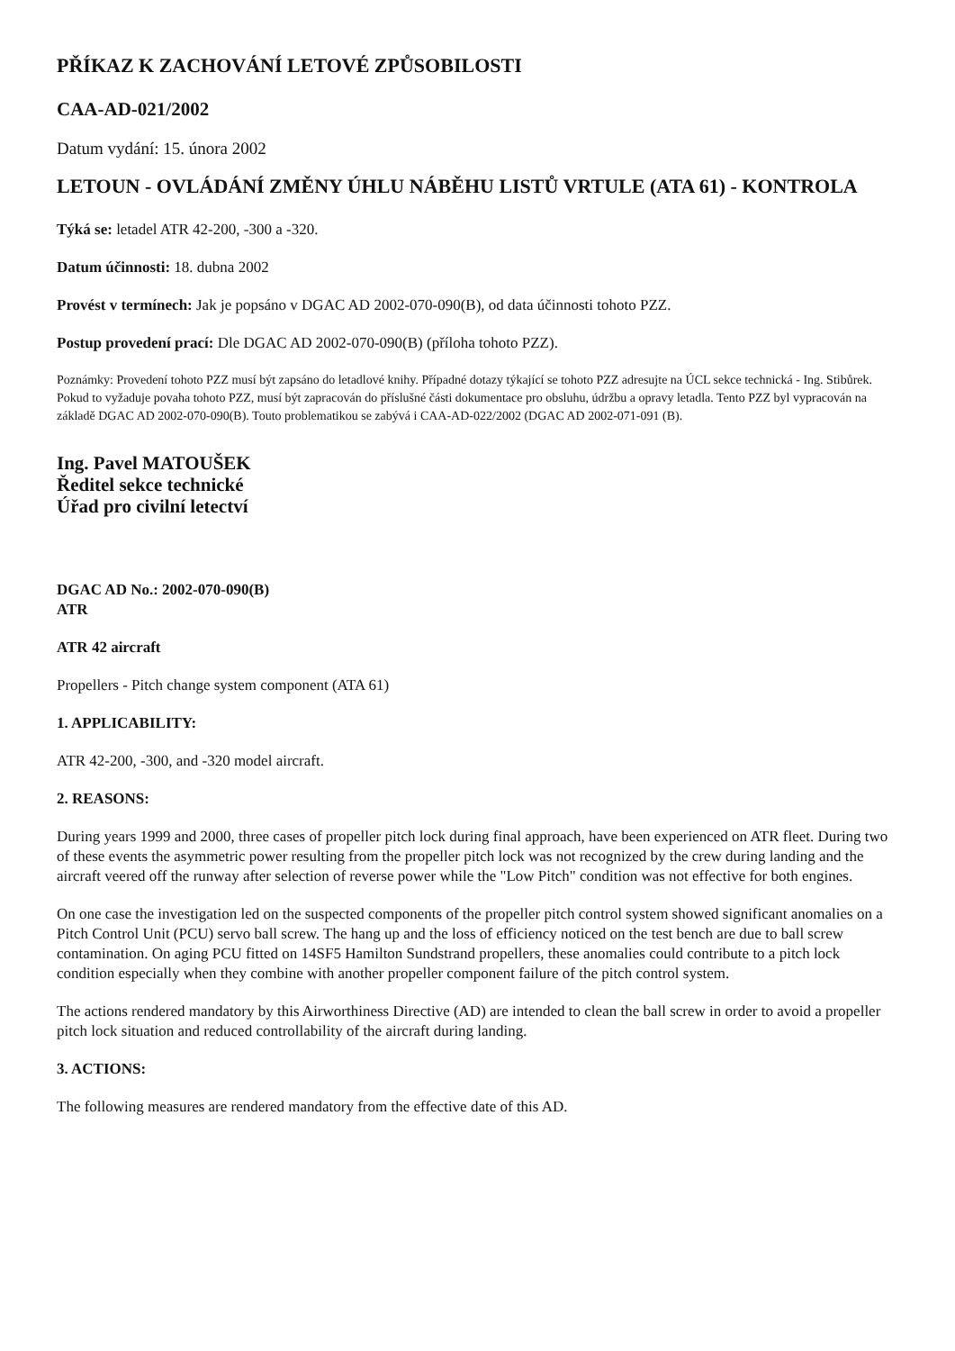PŘÍKAZ K ZACHOVÁNÍ LETOVÉ ZPŮSOBILOSTI
CAA-AD-021/2002
Datum vydání: 15. února 2002
LETOUN - OVLÁDÁNÍ ZMĚNY ÚHLU NÁBĚHU LISTŮ VRTULE (ATA 61) - KONTROLA
Týká se: letadel ATR 42-200, -300 a -320.
Datum účinnosti: 18. dubna 2002
Provést v termínech: Jak je popsáno v DGAC AD 2002-070-090(B), od data účinnosti tohoto PZZ.
Postup provedení prací: Dle DGAC AD 2002-070-090(B) (příloha tohoto PZZ).
Poznámky: Provedení tohoto PZZ musí být zapsáno do letadlové knihy. Případné dotazy týkající se tohoto PZZ adresujte na ÚCL sekce technická - Ing. Stibůrek. Pokud to vyžaduje povaha tohoto PZZ, musí být zapracován do příslušné části dokumentace pro obsluhu, údržbu a opravy letadla. Tento PZZ byl vypracován na základě DGAC AD 2002-070-090(B). Touto problematikou se zabývá i CAA-AD-022/2002 (DGAC AD 2002-071-091 (B).
Ing. Pavel MATOUŠEK
Ředitel sekce technické
Úřad pro civilní letectví
DGAC AD No.: 2002-070-090(B)
ATR
ATR 42 aircraft
Propellers - Pitch change system component (ATA 61)
1. APPLICABILITY:
ATR 42-200, -300, and -320 model aircraft.
2. REASONS:
During years 1999 and 2000, three cases of propeller pitch lock during final approach, have been experienced on ATR fleet. During two of these events the asymmetric power resulting from the propeller pitch lock was not recognized by the crew during landing and the aircraft veered off the runway after selection of reverse power while the "Low Pitch" condition was not effective for both engines.
On one case the investigation led on the suspected components of the propeller pitch control system showed significant anomalies on a Pitch Control Unit (PCU) servo ball screw. The hang up and the loss of efficiency noticed on the test bench are due to ball screw contamination. On aging PCU fitted on 14SF5 Hamilton Sundstrand propellers, these anomalies could contribute to a pitch lock condition especially when they combine with another propeller component failure of the pitch control system.
The actions rendered mandatory by this Airworthiness Directive (AD) are intended to clean the ball screw in order to avoid a propeller pitch lock situation and reduced controllability of the aircraft during landing.
3. ACTIONS:
The following measures are rendered mandatory from the effective date of this AD.